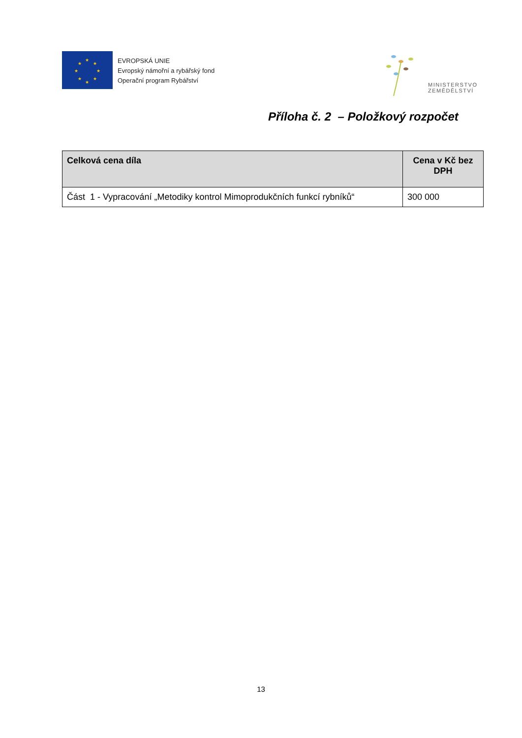★
★
★
★
★
★
★
★
EVROPSKÁ UNIE
Evropský námořní a rybářský fond
Operační program Rybářství
MINISTERSTVO ZEMĚDĚLSTVÍ
Příloha č. 2 – Položkový rozpočet
| Celková cena díla | Cena v Kč bez DPH |
| --- | --- |
| Část 1 - Vypracování „Metodiky kontrol Mimoprodukčních funkcí rybníků“ | 300 000 |
13